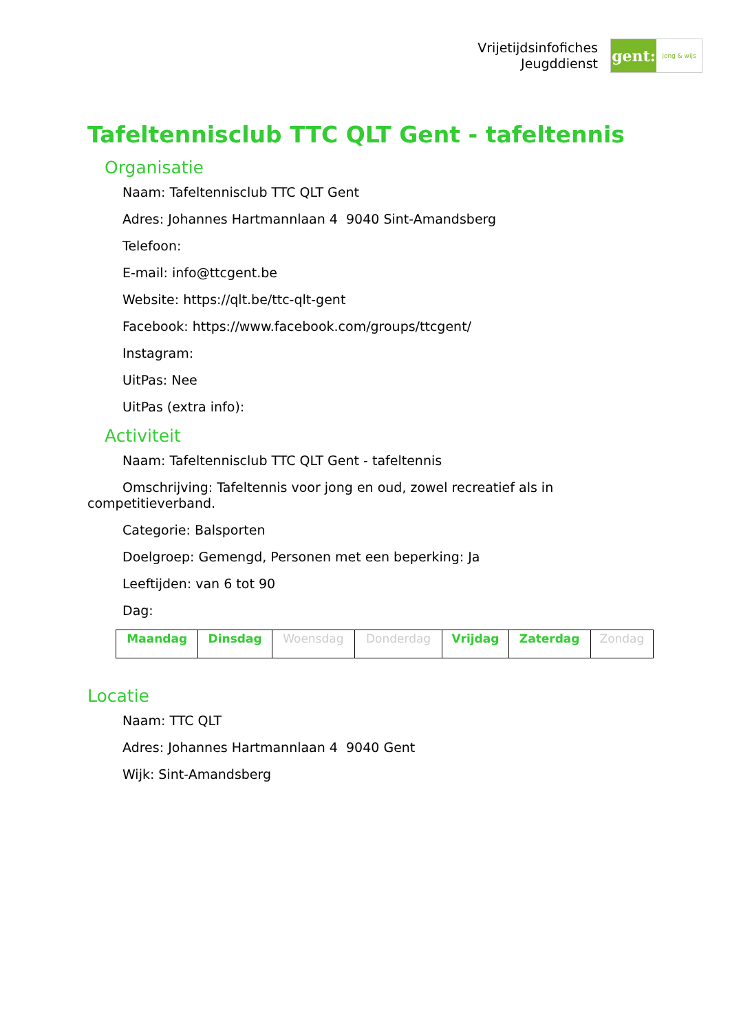Vrijetijdsinfofiches
Jeugddienst
gent:
jong & wijs
Tafeltennisclub TTC QLT Gent - tafeltennis
Organisatie
Naam: Tafeltennisclub TTC QLT Gent
Adres: Johannes Hartmannlaan 4 9040 Sint-Amandsberg
Telefoon:
E-mail: info@ttcgent.be
Website: https://qlt.be/ttc-qlt-gent
Facebook: https://www.facebook.com/groups/ttcgent/
Instagram:
UitPas: Nee
UitPas (extra info):
Activiteit
Naam: Tafeltennisclub TTC QLT Gent - tafeltennis
Omschrijving: Tafeltennis voor jong en oud, zowel recreatief als in competitieverband.
Categorie: Balsporten
Doelgroep: Gemengd, Personen met een beperking: Ja
Leeftijden: van 6 tot 90
Dag:
| Maandag | Dinsdag | Woensdag | Donderdag | Vrijdag | Zaterdag | Zondag |
Locatie
Naam: TTC QLT
Adres: Johannes Hartmannlaan 4 9040 Gent
Wijk: Sint-Amandsberg